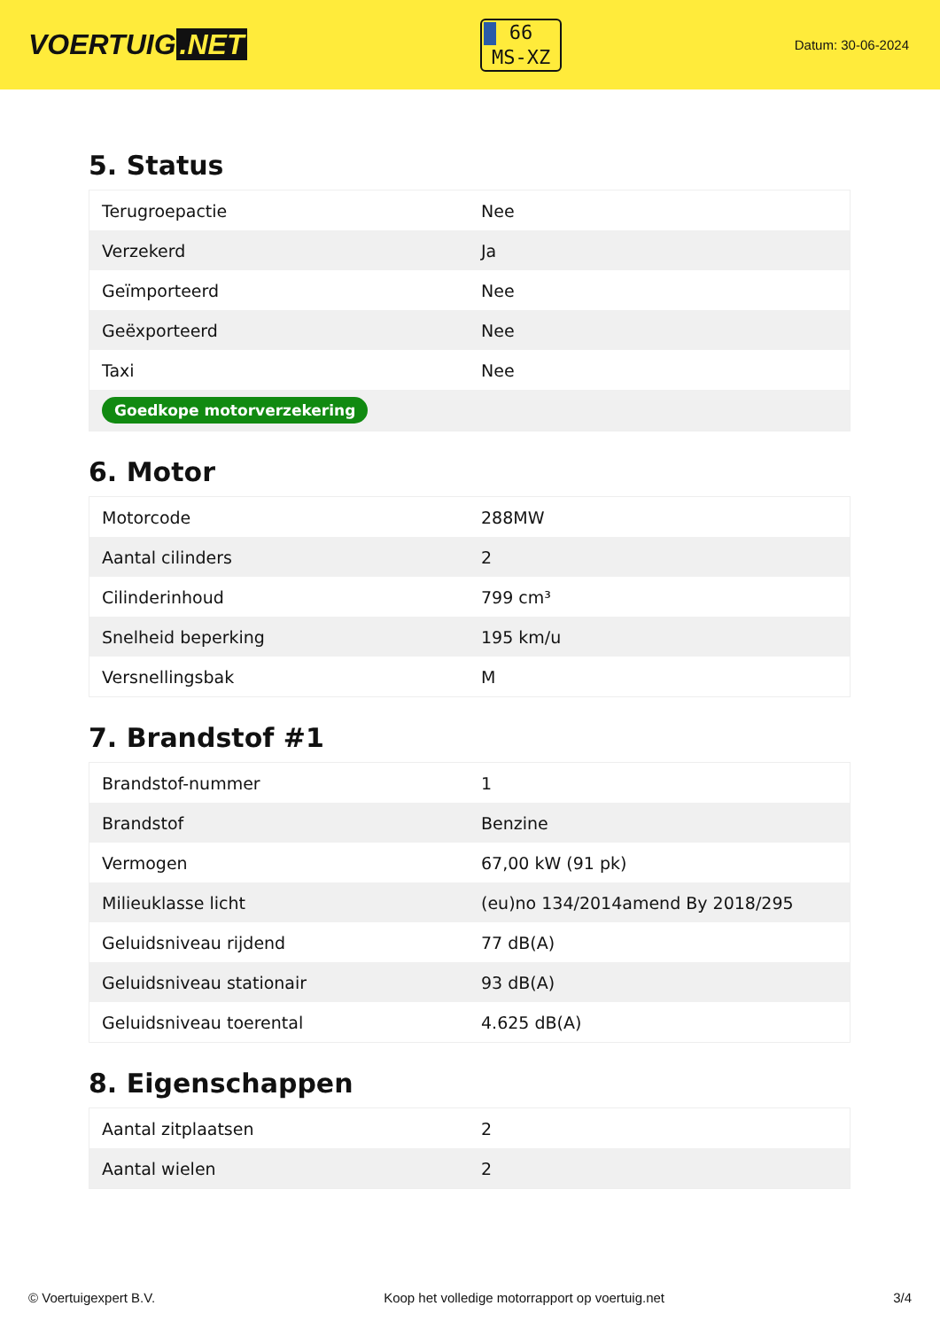VOERTUIG.NET
66
MS-XZ
Datum: 30-06-2024
5. Status
| Terugroepactie | Nee |
| Verzekerd | Ja |
| Geïmporteerd | Nee |
| Geëxporteerd | Nee |
| Taxi | Nee |
| Goedkope motorverzekering | |
6. Motor
| Motorcode | 288MW |
| Aantal cilinders | 2 |
| Cilinderinhoud | 799 cm³ |
| Snelheid beperking | 195 km/u |
| Versnellingsbak | M |
7. Brandstof #1
| Brandstof-nummer | 1 |
| Brandstof | Benzine |
| Vermogen | 67,00 kW (91 pk) |
| Milieuklasse licht | (eu)no 134/2014amend By 2018/295 |
| Geluidsniveau rijdend | 77 dB(A) |
| Geluidsniveau stationair | 93 dB(A) |
| Geluidsniveau toerental | 4.625 dB(A) |
8. Eigenschappen
| Aantal zitplaatsen | 2 |
| Aantal wielen | 2 |
© Voertuigexpert B.V. Koop het volledige motorrapport op voertuig.net 3/4